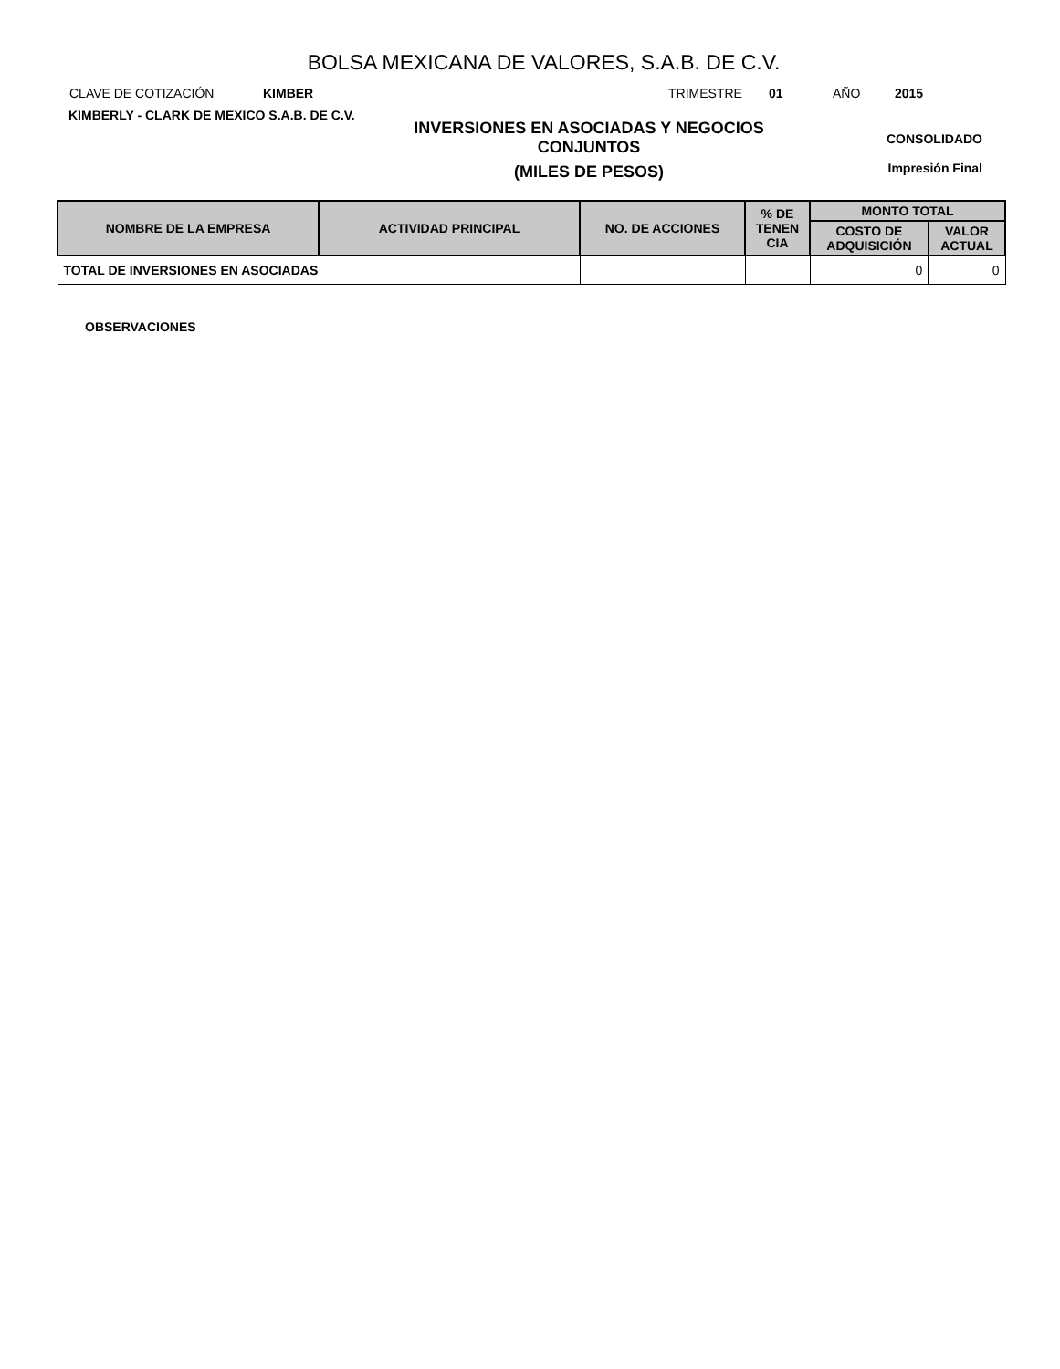BOLSA MEXICANA DE VALORES, S.A.B. DE C.V.
CLAVE DE COTIZACIÓN KIMBER TRIMESTRE 01 AÑO 2015
KIMBERLY - CLARK DE MEXICO S.A.B. DE C.V.
INVERSIONES EN ASOCIADAS Y NEGOCIOS
CONJUNTOS
(MILES DE PESOS)
CONSOLIDADO
Impresión Final
| NOMBRE DE LA EMPRESA | ACTIVIDAD PRINCIPAL | NO. DE ACCIONES | % DE TENEN CIA | MONTO TOTAL | |
| --- | --- | --- | --- | --- | --- |
| | | | | COSTO DE ADQUISICIÓN | VALOR ACTUAL |
| TOTAL DE INVERSIONES EN ASOCIADAS | | | | 0 | 0 |
OBSERVACIONES